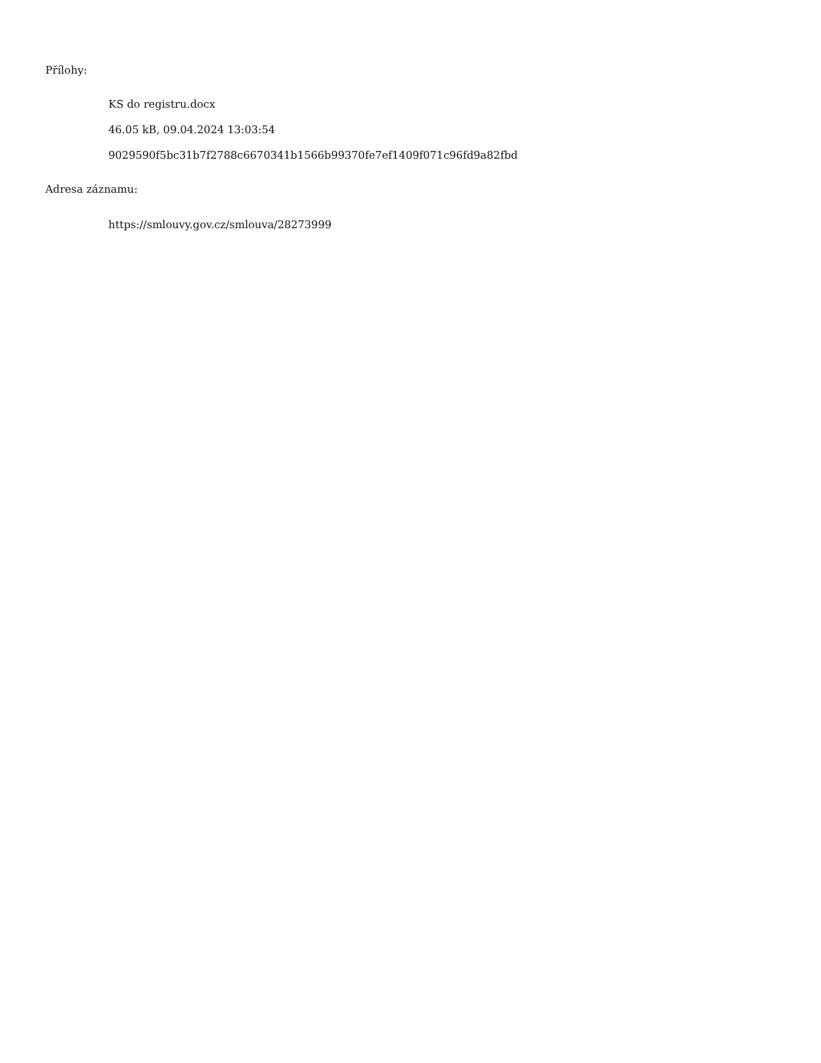Přílohy:
KS do registru.docx
46.05 kB, 09.04.2024 13:03:54
9029590f5bc31b7f2788c6670341b1566b99370fe7ef1409f071c96fd9a82fbd
Adresa záznamu:
https://smlouvy.gov.cz/smlouva/28273999